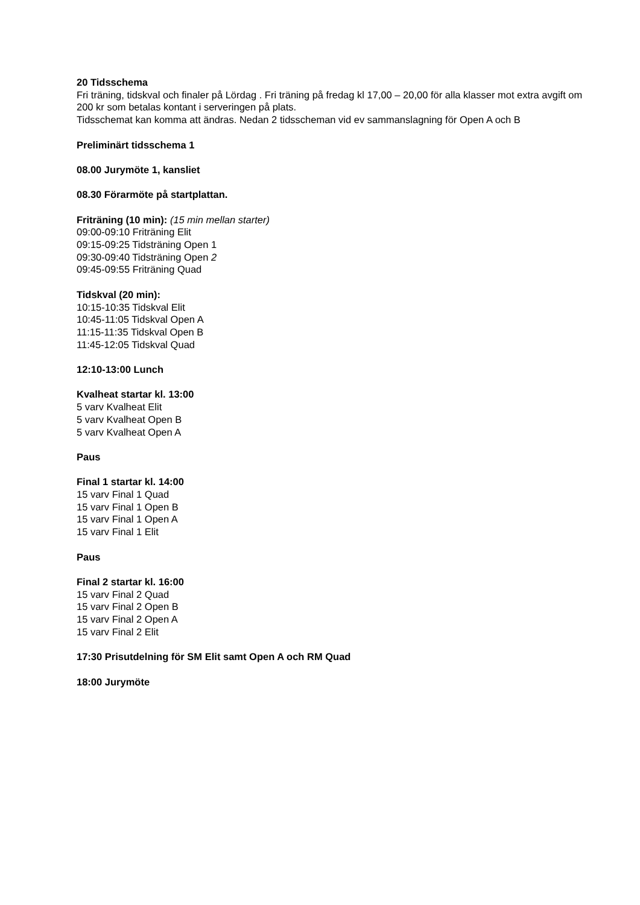20 Tidsschema
Fri träning, tidskval och finaler på Lördag . Fri träning på fredag kl 17,00 – 20,00 för alla klasser mot extra avgift om 200 kr som betalas kontant i serveringen på plats.
Tidsschemat kan komma att ändras. Nedan 2 tidsscheman vid ev sammanslagning för Open A och B
Preliminärt tidsschema 1
08.00 Jurymöte 1, kansliet
08.30 Förarmöte på startplattan.
Friträning (10 min): (15 min mellan starter)
09:00-09:10 Friträning Elit
09:15-09:25 Tidsträning Open 1
09:30-09:40 Tidsträning Open 2
09:45-09:55 Friträning Quad
Tidskval (20 min):
10:15-10:35 Tidskval Elit
10:45-11:05 Tidskval Open A
11:15-11:35 Tidskval Open B
11:45-12:05 Tidskval Quad
12:10-13:00 Lunch
Kvalheat startar kl. 13:00
5 varv Kvalheat Elit
5 varv Kvalheat Open B
5 varv Kvalheat Open A
Paus
Final 1 startar kl. 14:00
15 varv Final 1 Quad
15 varv Final 1 Open B
15 varv Final 1 Open A
15 varv Final 1 Elit
Paus
Final 2 startar kl. 16:00
15 varv Final 2 Quad
15 varv Final 2 Open B
15 varv Final 2 Open A
15 varv Final 2 Elit
17:30 Prisutdelning för SM Elit samt Open A och RM Quad
18:00 Jurymöte